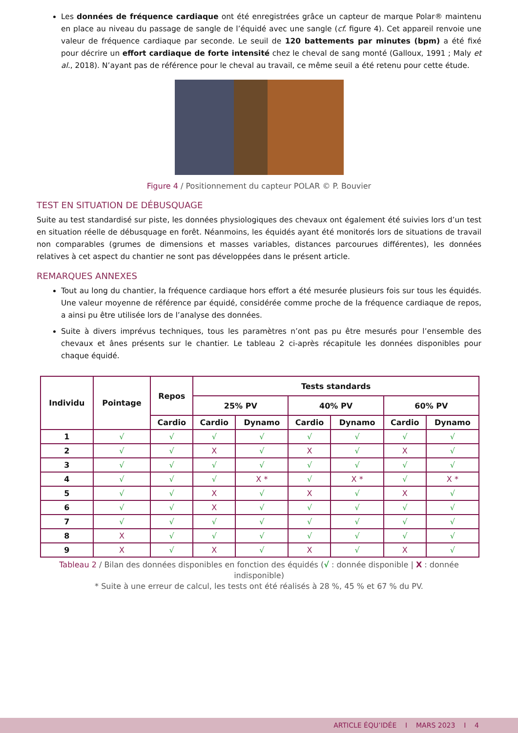Les données de fréquence cardiaque ont été enregistrées grâce un capteur de marque Polar® maintenu en place au niveau du passage de sangle de l’équidé avec une sangle (cf. figure 4). Cet appareil renvoie une valeur de fréquence cardiaque par seconde. Le seuil de 120 battements par minutes (bpm) a été fixé pour décrire un effort cardiaque de forte intensité chez le cheval de sang monté (Galloux, 1991 ; Maly et al., 2018). N’ayant pas de référence pour le cheval au travail, ce même seuil a été retenu pour cette étude.
Figure 4 / Positionnement du capteur POLAR © P. Bouvier
TEST EN SITUATION DE DÉBUSQUAGE
Suite au test standardisé sur piste, les données physiologiques des chevaux ont également été suivies lors d’un test en situation réelle de débusquage en forêt. Néanmoins, les équidés ayant été monitorés lors de situations de travail non comparables (grumes de dimensions et masses variables, distances parcourues différentes), les données relatives à cet aspect du chantier ne sont pas développées dans le présent article.
REMARQUES ANNEXES
Tout au long du chantier, la fréquence cardiaque hors effort a été mesurée plusieurs fois sur tous les équidés. Une valeur moyenne de référence par équidé, considérée comme proche de la fréquence cardiaque de repos, a ainsi pu être utilisée lors de l’analyse des données.
Suite à divers imprévus techniques, tous les paramètres n’ont pas pu être mesurés pour l’ensemble des chevaux et ânes présents sur le chantier. Le tableau 2 ci-après récapitule les données disponibles pour chaque équidé.
| Individu | Pointage | Repos | Tests standards | | | | | |
| --- | --- | --- | --- | --- | --- | --- | --- | --- |
| | | | 25% PV | | 40% PV | | 60% PV | |
| | | Cardio | Cardio | Dynamo | Cardio | Dynamo | Cardio | Dynamo |
| 1 | √ | √ | √ | √ | √ | √ | √ | √ |
| 2 | √ | √ | X | √ | X | √ | X | √ |
| 3 | √ | √ | √ | √ | √ | √ | √ | √ |
| 4 | √ | √ | √ | X * | √ | X * | √ | X * |
| 5 | √ | √ | X | √ | X | √ | X | √ |
| 6 | √ | √ | X | √ | √ | √ | √ | √ |
| 7 | √ | √ | √ | √ | √ | √ | √ | √ |
| 8 | X | √ | √ | √ | √ | √ | √ | √ |
| 9 | X | √ | X | √ | X | √ | X | √ |
Tableau 2 / Bilan des données disponibles en fonction des équidés (√ : donnée disponible | X : donnée indisponible)
* Suite à une erreur de calcul, les tests ont été réalisés à 28 %, 45 % et 67 % du PV.
ARTICLE ÉQU’IDÉE I MARS 2023 I 4